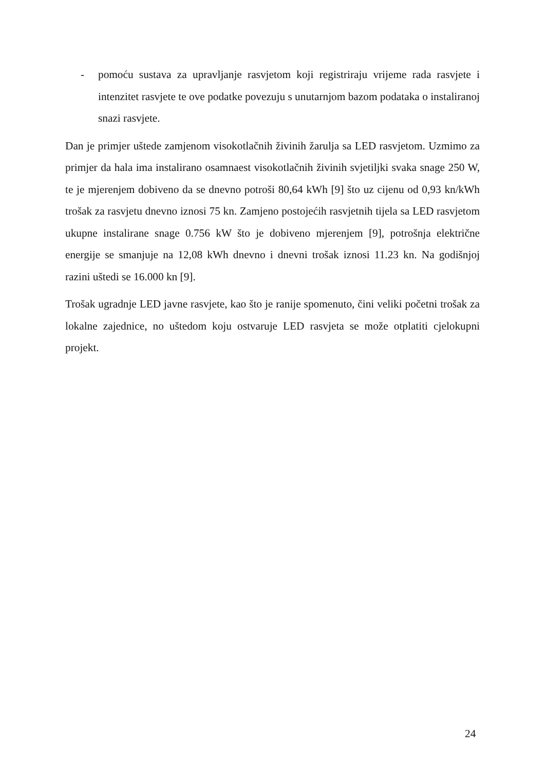- pomoću sustava za upravljanje rasvjetom koji registriraju vrijeme rada rasvjete i intenzitet rasvjete te ove podatke povezuju s unutarnjom bazom podataka o instaliranoj snazi rasvjete.
Dan je primjer uštede zamjenom visokotlačnih živinih žarulja sa LED rasvjetom. Uzmimo za primjer da hala ima instalirano osamnaest visokotlačnih živinih svjetiljki svaka snage 250 W, te je mjerenjem dobiveno da se dnevno potroši 80,64 kWh [9] što uz cijenu od 0,93 kn/kWh trošak za rasvjetu dnevno iznosi 75 kn. Zamjeno postojećih rasvjetnih tijela sa LED rasvjetom ukupne instalirane snage 0.756 kW što je dobiveno mjerenjem [9], potrošnja električne energije se smanjuje na 12,08 kWh dnevno i dnevni trošak iznosi 11.23 kn. Na godišnjoj razini uštedi se 16.000 kn [9].
Trošak ugradnje LED javne rasvjete, kao što je ranije spomenuto, čini veliki početni trošak za lokalne zajednice, no uštedom koju ostvaruje LED rasvjeta se može otplatiti cjelokupni projekt.
24